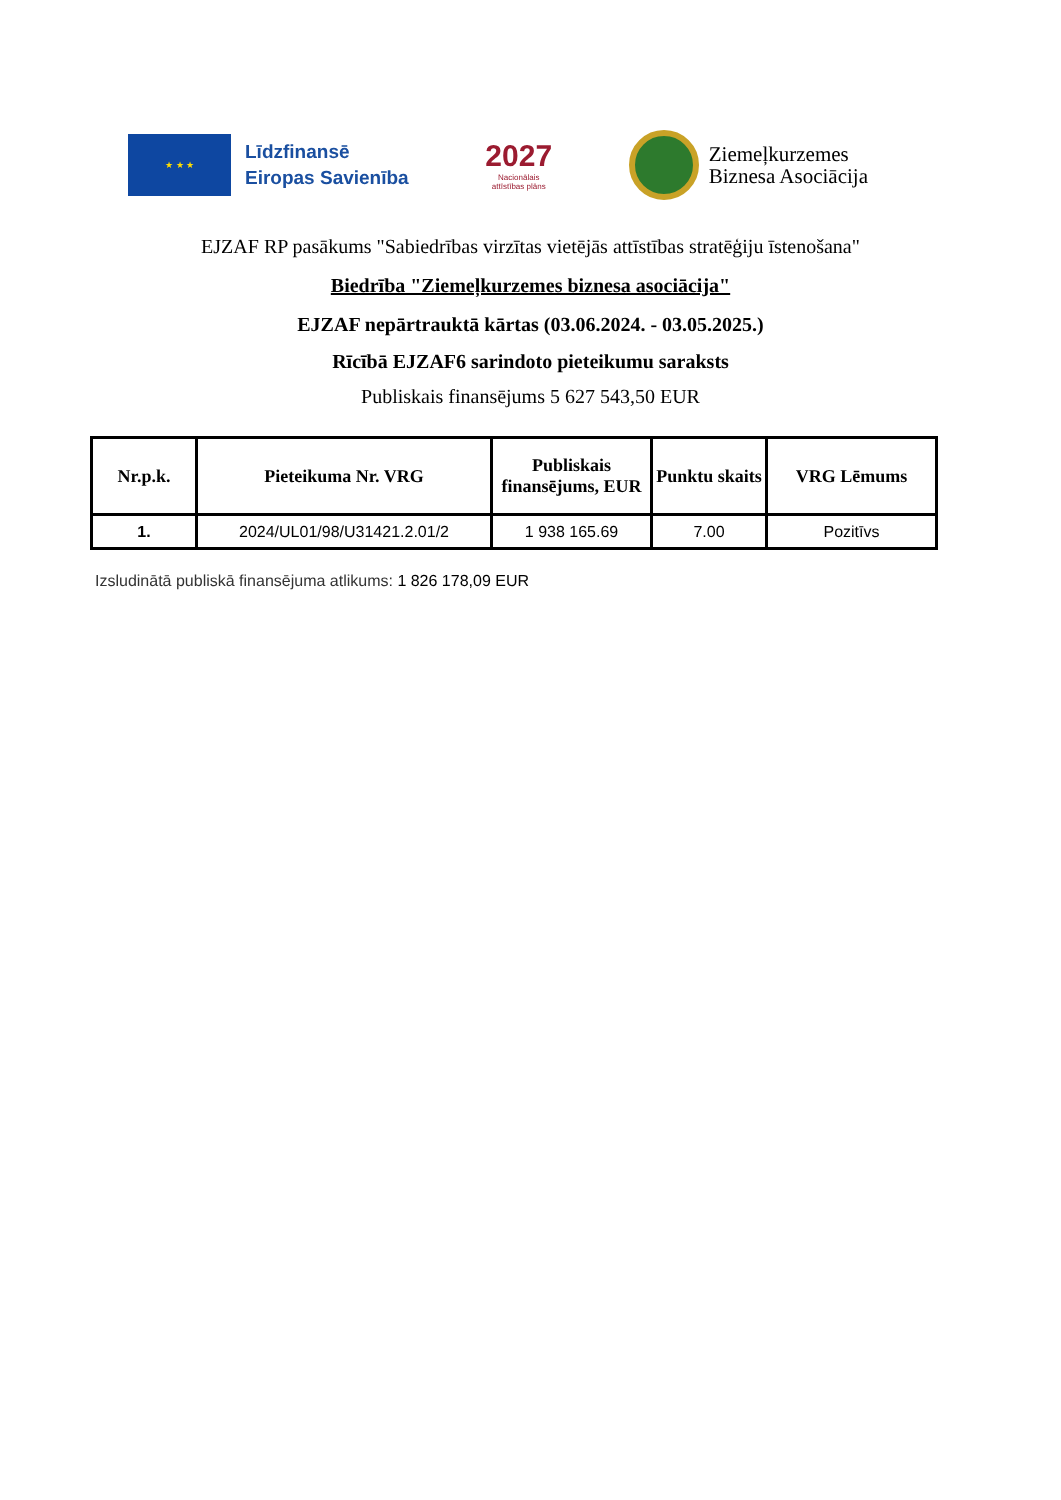★ ★ ★
Līdzfinansē
Eiropas Savienība
2027
Nacionālais
attīstības plāns
Ziemeļkurzemes
Biznesa Asociācija
EJZAF RP pasākums "Sabiedrības virzītas vietējās attīstības stratēģiju īstenošana"
Biedrība "Ziemeļkurzemes biznesa asociācija"
EJZAF nepārtrauktā kārtas (03.06.2024. - 03.05.2025.)
Rīcībā EJZAF6 sarindoto pieteikumu saraksts
Publiskais finansējums 5 627 543,50 EUR
| Nr.p.k. | Pieteikuma Nr. VRG | Publiskais finansējums, EUR | Punktu skaits | VRG Lēmums |
| --- | --- | --- | --- | --- |
| 1. | 2024/UL01/98/U31421.2.01/2 | 1 938 165.69 | 7.00 | Pozitīvs |
Izsludinātā publiskā finansējuma atlikums: 1 826 178,09 EUR